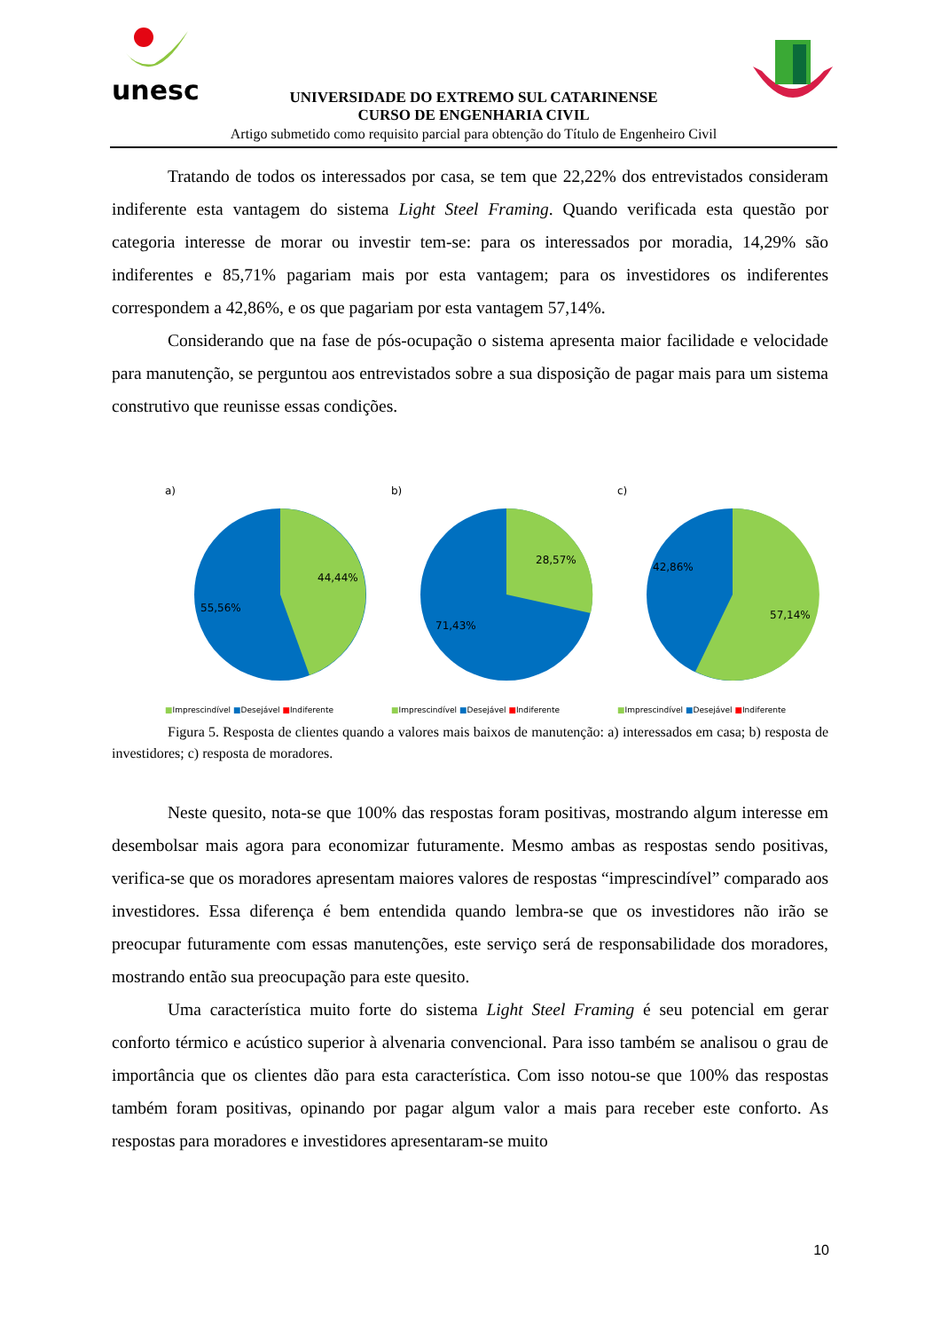unesc
UNIVERSIDADE DO EXTREMO SUL CATARINENSE
CURSO DE ENGENHARIA CIVIL
Artigo submetido como requisito parcial para obtenção do Título de Engenheiro Civil
Tratando de todos os interessados por casa, se tem que 22,22% dos entrevistados consideram indiferente esta vantagem do sistema Light Steel Framing. Quando verificada esta questão por categoria interesse de morar ou investir tem-se: para os interessados por moradia, 14,29% são indiferentes e 85,71% pagariam mais por esta vantagem; para os investidores os indiferentes correspondem a 42,86%, e os que pagariam por esta vantagem 57,14%.
Considerando que na fase de pós-ocupação o sistema apresenta maior facilidade e velocidade para manutenção, se perguntou aos entrevistados sobre a sua disposição de pagar mais para um sistema construtivo que reunisse essas condições.
a)
44,44%
55,56%
■Imprescindível ■Desejável ■Indiferente
b)
28,57%
71,43%
■Imprescindível ■Desejável ■Indiferente
c)
42,86%
57,14%
■Imprescindível ■Desejável ■Indiferente
Figura 5. Resposta de clientes quando a valores mais baixos de manutenção: a) interessados em casa; b) resposta de investidores; c) resposta de moradores.
Neste quesito, nota-se que 100% das respostas foram positivas, mostrando algum interesse em desembolsar mais agora para economizar futuramente. Mesmo ambas as respostas sendo positivas, verifica-se que os moradores apresentam maiores valores de respostas “imprescindível” comparado aos investidores. Essa diferença é bem entendida quando lembra-se que os investidores não irão se preocupar futuramente com essas manutenções, este serviço será de responsabilidade dos moradores, mostrando então sua preocupação para este quesito.
Uma característica muito forte do sistema Light Steel Framing é seu potencial em gerar conforto térmico e acústico superior à alvenaria convencional. Para isso também se analisou o grau de importância que os clientes dão para esta característica. Com isso notou-se que 100% das respostas também foram positivas, opinando por pagar algum valor a mais para receber este conforto. As respostas para moradores e investidores apresentaram-se muito
10